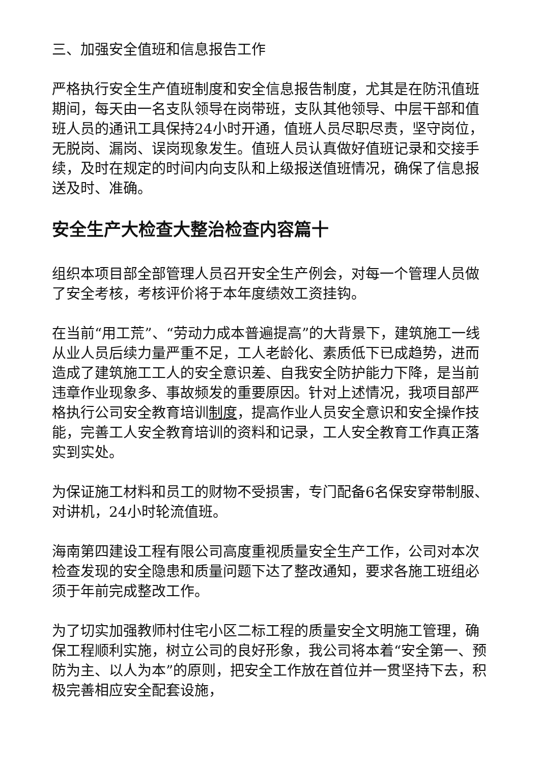三、加强安全值班和信息报告工作
严格执行安全生产值班制度和安全信息报告制度，尤其是在防汛值班期间，每天由一名支队领导在岗带班，支队其他领导、中层干部和值班人员的通讯工具保持24小时开通，值班人员尽职尽责，坚守岗位，无脱岗、漏岗、误岗现象发生。值班人员认真做好值班记录和交接手续，及时在规定的时间内向支队和上级报送值班情况，确保了信息报送及时、准确。
安全生产大检查大整治检查内容篇十
组织本项目部全部管理人员召开安全生产例会，对每一个管理人员做了安全考核，考核评价将于本年度绩效工资挂钩。
在当前“用工荒”、“劳动力成本普遍提高”的大背景下，建筑施工一线从业人员后续力量严重不足，工人老龄化、素质低下已成趋势，进而造成了建筑施工工人的安全意识差、自我安全防护能力下降，是当前违章作业现象多、事故频发的重要原因。针对上述情况，我项目部严格执行公司安全教育培训制度，提高作业人员安全意识和安全操作技能，完善工人安全教育培训的资料和记录，工人安全教育工作真正落实到实处。
为保证施工材料和员工的财物不受损害，专门配备6名保安穿带制服、对讲机，24小时轮流值班。
海南第四建设工程有限公司高度重视质量安全生产工作，公司对本次检查发现的安全隐患和质量问题下达了整改通知，要求各施工班组必须于年前完成整改工作。
为了切实加强教师村住宅小区二标工程的质量安全文明施工管理，确保工程顺利实施，树立公司的良好形象，我公司将本着“安全第一、预防为主、以人为本”的原则，把安全工作放在首位并一贯坚持下去，积极完善相应安全配套设施，